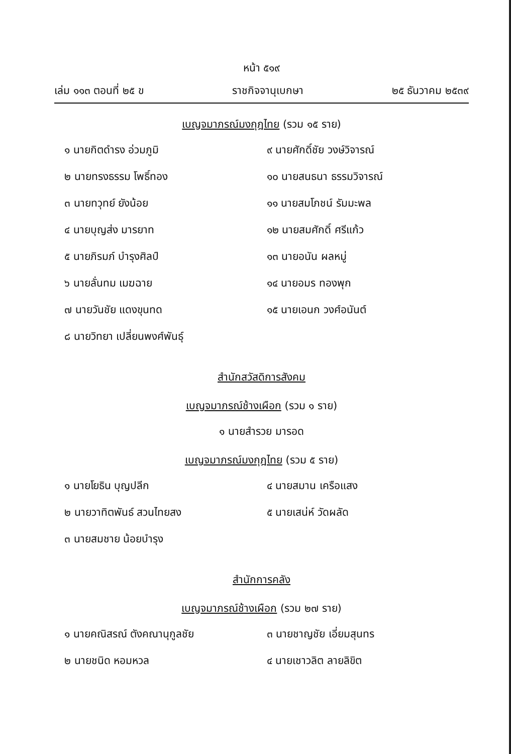หน้า ๕๑๙
เล่ม ๑๑๓ ตอนที่ ๒๕ ข ราชกิจจานุเบกษา ๒๕ ธันวาคม ๒๕๓๙
เบญจมาภรณ์มงกุฎไทย (รวม ๑๕ ราย)
๑ นายกิตดำรง อ่วมภูมิ
๙ นายศักดิ์ชัย วงษ์วิจารณ์
๒ นายทรงธรรม โพธิ์ทอง
๑๐ นายสนธนา ธรรมวิจารณ์
๓ นายทวุทย์ ยังน้อย
๑๑ นายสมโภชน์ รัมมะพล
๔ นายบุญส่ง มารยาท
๑๒ นายสมศักดิ์ ศรีแก้ว
๕ นายภิรมภ์ บำรุงศิลป์
๑๓ นายอนัน ผลหมู่
๖ นายลั่นทม เมฆฉาย
๑๔ นายอมร ทองพุก
๗ นายวันชัย แดงขุนทด
๑๕ นายเอนก วงศ์อนันต์
๘ นายวิทยา เปลี่ยนพงศ์พันธุ์
สำนักสวัสดิการสังคม
เบญจมาภรณ์ช้างเผือก (รวม ๑ ราย)
๑ นายสำรวย มารอด
เบญจมาภรณ์มงกุฎไทย (รวม ๕ ราย)
๑ นายโยธิน บุญปลีก
๔ นายสมาน เครือแสง
๒ นายวาทิตพันธ์ สวนไทยสง
๕ นายเสน่ห์ วัดผลัด
๓ นายสมชาย น้อยบำรุง
สำนักการคลัง
เบญจมาภรณ์ช้างเผือก (รวม ๒๗ ราย)
๑ นายคณิสรณ์ ตังคณานุกูลชัย
๓ นายชาญชัย เอี่ยมสุนทร
๒ นายชนิด หอมหวล
๔ นายเชาวลิต ลายลิขิต